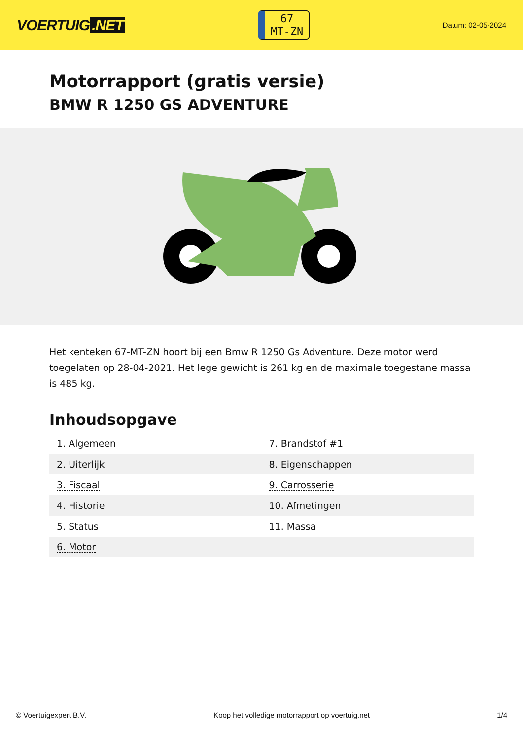VOERTUIG.NET
67
MT-ZN
Datum: 02-05-2024
Motorrapport (gratis versie)
BMW R 1250 GS ADVENTURE
Het kenteken 67-MT-ZN hoort bij een Bmw R 1250 Gs Adventure. Deze motor werd toegelaten op 28-04-2021. Het lege gewicht is 261 kg en de maximale toegestane massa is 485 kg.
Inhoudsopgave
| 1. Algemeen | 7. Brandstof #1 |
| 2. Uiterlijk | 8. Eigenschappen |
| 3. Fiscaal | 9. Carrosserie |
| 4. Historie | 10. Afmetingen |
| 5. Status | 11. Massa |
| 6. Motor | |
© Voertuigexpert B.V. Koop het volledige motorrapport op voertuig.net 1/4